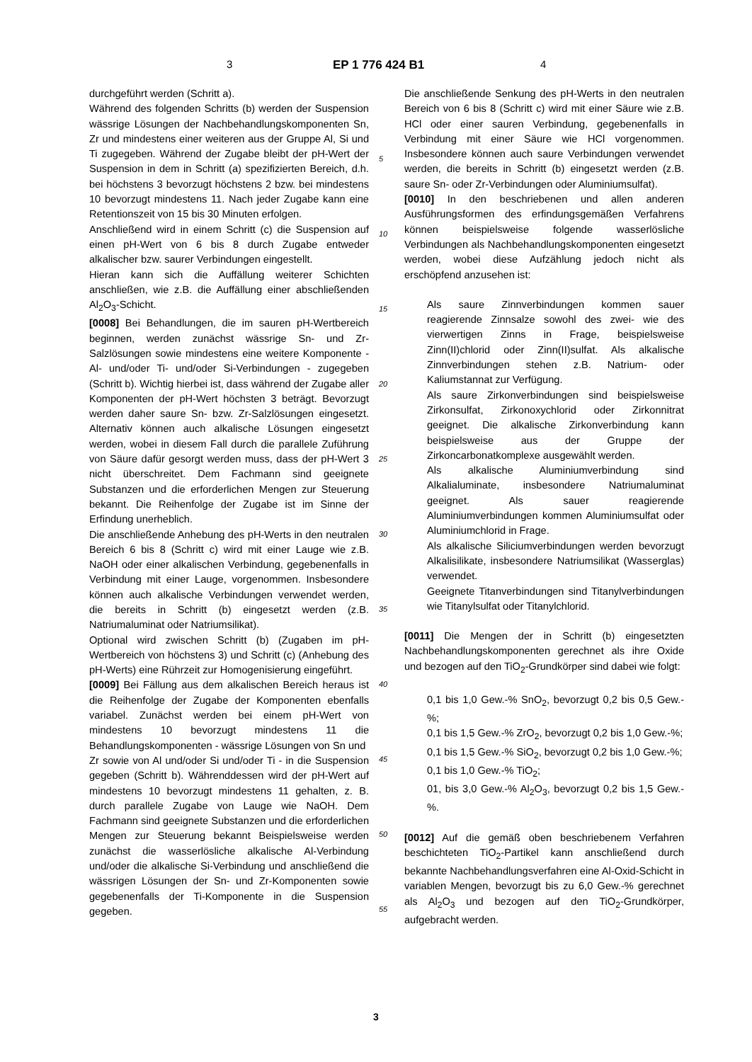3 EP 1 776 424 B1 4
durchgeführt werden (Schritt a).
Während des folgenden Schritts (b) werden der Suspension wässrige Lösungen der Nachbehandlungskomponenten Sn, Zr und mindestens einer weiteren aus der Gruppe Al, Si und Ti zugegeben. Während der Zugabe bleibt der pH-Wert der Suspension in dem in Schritt (a) spezifizierten Bereich, d.h. bei höchstens 3 bevorzugt höchstens 2 bzw. bei mindestens 10 bevorzugt mindestens 11. Nach jeder Zugabe kann eine Retentionszeit von 15 bis 30 Minuten erfolgen.
Anschließend wird in einem Schritt (c) die Suspension auf einen pH-Wert von 6 bis 8 durch Zugabe entweder alkalischer bzw. saurer Verbindungen eingestellt.
Hieran kann sich die Auffällung weiterer Schichten anschließen, wie z.B. die Auffällung einer abschließenden Al<sub>2</sub>O<sub>3</sub>-Schicht.
[0008] Bei Behandlungen, die im sauren pH-Wertbereich beginnen, werden zunächst wässrige Sn- und Zr-Salzlösungen sowie mindestens eine weitere Komponente - Al- und/oder Ti- und/oder Si-Verbindungen - zugegeben (Schritt b). Wichtig hierbei ist, dass während der Zugabe aller Komponenten der pH-Wert höchsten 3 beträgt. Bevorzugt werden daher saure Sn- bzw. Zr-Salzlösungen eingesetzt. Alternativ können auch alkalische Lösungen eingesetzt werden, wobei in diesem Fall durch die parallele Zuführung von Säure dafür gesorgt werden muss, dass der pH-Wert 3 nicht überschreitet. Dem Fachmann sind geeignete Substanzen und die erforderlichen Mengen zur Steuerung bekannt. Die Reihenfolge der Zugabe ist im Sinne der Erfindung unerheblich.
Die anschließende Anhebung des pH-Werts in den neutralen Bereich 6 bis 8 (Schritt c) wird mit einer Lauge wie z.B. NaOH oder einer alkalischen Verbindung, gegebenenfalls in Verbindung mit einer Lauge, vorgenommen. Insbesondere können auch alkalische Verbindungen verwendet werden, die bereits in Schritt (b) eingesetzt werden (z.B. Natriumaluminat oder Natriumsilikat).
Optional wird zwischen Schritt (b) (Zugaben im pH-Wertbereich von höchstens 3) und Schritt (c) (Anhebung des pH-Werts) eine Rührzeit zur Homogenisierung eingeführt.
[0009] Bei Fällung aus dem alkalischen Bereich heraus ist die Reihenfolge der Zugabe der Komponenten ebenfalls variabel. Zunächst werden bei einem pH-Wert von mindestens 10 bevorzugt mindestens 11 die Behandlungskomponenten - wässrige Lösungen von Sn und
Zr sowie von Al und/oder Si und/oder Ti - in die Suspension gegeben (Schritt b). Währenddessen wird der pH-Wert auf mindestens 10 bevorzugt mindestens 11 gehalten, z. B. durch parallele Zugabe von Lauge wie NaOH. Dem Fachmann sind geeignete Substanzen und die erforderlichen Mengen zur Steuerung bekannt Beispielsweise werden zunächst die wasserlösliche alkalische Al-Verbindung und/oder die alkalische Si-Verbindung und anschließend die wässrigen Lösungen der Sn- und Zr-Komponenten sowie gegebenenfalls der Ti-Komponente in die Suspension gegeben.
Die anschließende Senkung des pH-Werts in den neutralen Bereich von 6 bis 8 (Schritt c) wird mit einer Säure wie z.B. HCl oder einer sauren Verbindung, gegebenenfalls in Verbindung mit einer Säure wie HCl vorgenommen. Insbesondere können auch saure Verbindungen verwendet werden, die bereits in Schritt (b) eingesetzt werden (z.B. saure Sn- oder Zr-Verbindungen oder Aluminiumsulfat).
[0010] In den beschriebenen und allen anderen Ausführungsformen des erfindungsgemäßen Verfahrens können beispielsweise folgende wasserlösliche Verbindungen als Nachbehandlungskomponenten eingesetzt werden, wobei diese Aufzählung jedoch nicht als erschöpfend anzusehen ist:
Als saure Zinnverbindungen kommen sauer reagierende Zinnsalze sowohl des zwei- wie des vierwertigen Zinns in Frage, beispielsweise Zinn(II)chlorid oder Zinn(II)sulfat. Als alkalische Zinnverbindungen stehen z.B. Natrium- oder Kaliumstannat zur Verfügung.
Als saure Zirkonverbindungen sind beispielsweise Zirkonsulfat, Zirkonoxychlorid oder Zirkonnitrat geeignet. Die alkalische Zirkonverbindung kann beispielsweise aus der Gruppe der Zirkoncarbonatkomplexe ausgewählt werden.
Als alkalische Aluminiumverbindung sind Alkalialuminate, insbesondere Natriumaluminat geeignet. Als sauer reagierende Aluminiumverbindungen kommen Aluminiumsulfat oder Aluminiumchlorid in Frage.
Als alkalische Siliciumverbindungen werden bevorzugt Alkalisilikate, insbesondere Natriumsilikat (Wasserglas) verwendet.
Geeignete Titanverbindungen sind Titanylverbindungen wie Titanylsulfat oder Titanylchlorid.
[0011] Die Mengen der in Schritt (b) eingesetzten Nachbehandlungskomponenten gerechnet als ihre Oxide und bezogen auf den TiO<sub>2</sub>-Grundkörper sind dabei wie folgt:
0,1 bis 1,0 Gew.-% SnO<sub>2</sub>, bevorzugt 0,2 bis 0,5 Gew.-%;
0,1 bis 1,5 Gew.-% ZrO<sub>2</sub>, bevorzugt 0,2 bis 1,0 Gew.-%;
0,1 bis 1,5 Gew.-% SiO<sub>2</sub>, bevorzugt 0,2 bis 1,0 Gew.-%;
0,1 bis 1,0 Gew.-% TiO<sub>2</sub>;
01, bis 3,0 Gew.-% Al<sub>2</sub>O<sub>3</sub>, bevorzugt 0,2 bis 1,5 Gew.-%.
[0012] Auf die gemäß oben beschriebenem Verfahren beschichteten TiO<sub>2</sub>-Partikel kann anschließend durch bekannte Nachbehandlungsverfahren eine Al-Oxid-Schicht in variablen Mengen, bevorzugt bis zu 6,0 Gew.-% gerechnet als Al<sub>2</sub>O<sub>3</sub> und bezogen auf den TiO<sub>2</sub>-Grundkörper, aufgebracht werden.
5
10
15
20
25
30
35
40
45
50
55
3